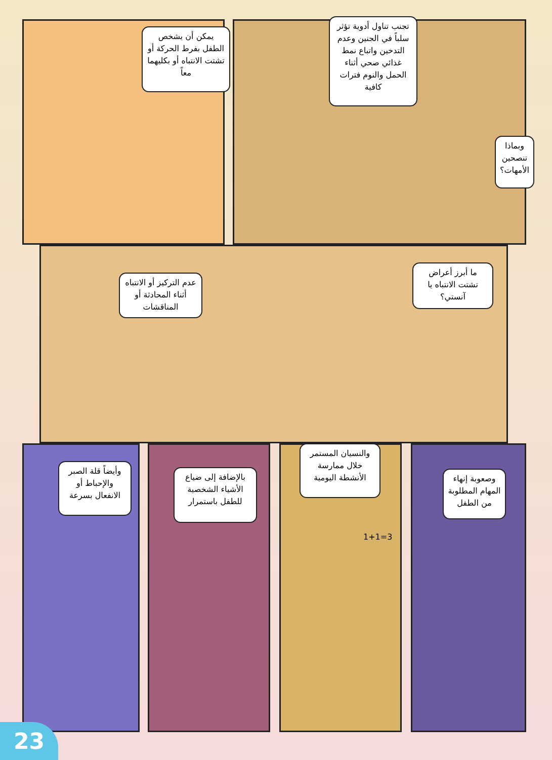تجنب تناول أدوية تؤثر سلباً في الجنين وعدم التدخين واتباع نمط غذائي صحي أثناء الحمل والنوم فترات كافية
يمكن أن يشخص الطفل بفرط الحركة أو تشتت الانتباه أو بكليهما معاً
وبماذا تنصحين الأمهات؟
ما أبرز أعراض تشتت الانتباه يا آنستي؟
عدم التركيز أو الانتباه أثناء المحادثة أو المناقشات
وصعوبة إنهاء المهام المطلوبة من الطفل
والنسيان المستمر خلال ممارسة الأنشطة اليومية
بالإضافة إلى ضياع الأشياء الشخصية للطفل باستمرار
وأيضاً قلة الصبر والإحباط أو الانفعال بسرعة
1+1=3
23